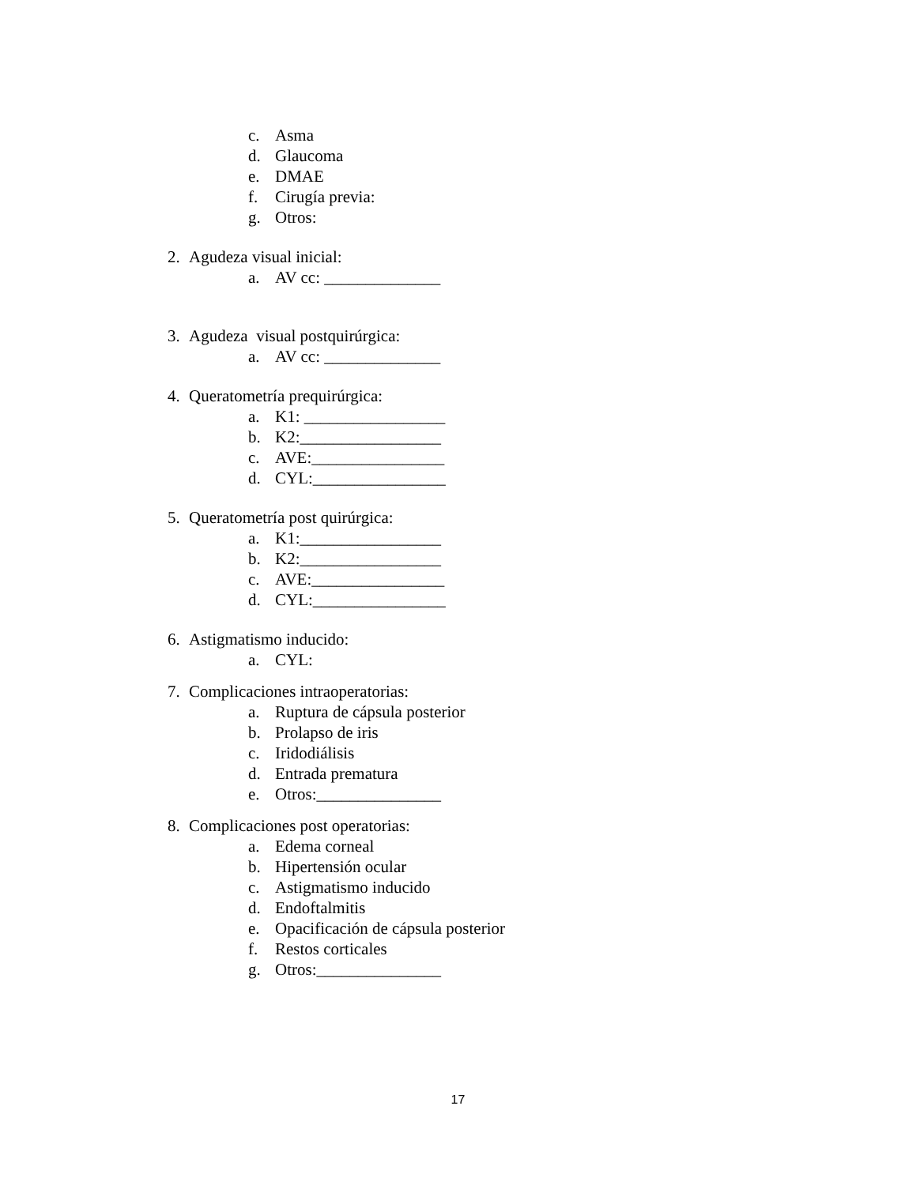c. Asma
d. Glaucoma
e. DMAE
f. Cirugía previa:
g. Otros:
2. Agudeza visual inicial:
a. AV cc: ______________
3. Agudeza visual postquirúrgica:
a. AV cc: ______________
4. Queratometría prequirúrgica:
a. K1: _________________
b. K2:_________________
c. AVE:________________
d. CYL:________________
5. Queratometría post quirúrgica:
a. K1:_________________
b. K2:_________________
c. AVE:________________
d. CYL:________________
6. Astigmatismo inducido:
a. CYL:
7. Complicaciones intraoperatorias:
a. Ruptura de cápsula posterior
b. Prolapso de iris
c. Iridodiálisis
d. Entrada prematura
e. Otros:_______________
8. Complicaciones post operatorias:
a. Edema corneal
b. Hipertensión ocular
c. Astigmatismo inducido
d. Endoftalmitis
e. Opacificación de cápsula posterior
f. Restos corticales
g. Otros:_______________
17